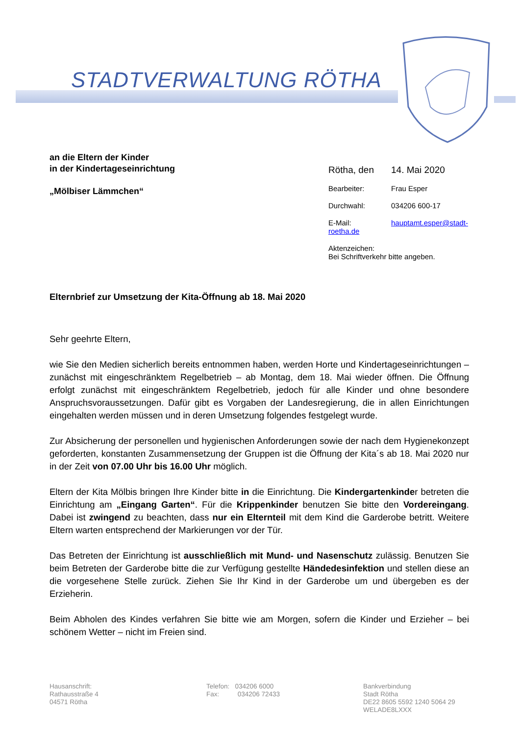STADTVERWALTUNG RÖTHA
an die Eltern der Kinder
in der Kindertageseinrichtung
„Mölbiser Lämmchen“
Rötha, den 14. Mai 2020
Bearbeiter: Frau Esper
Durchwahl: 034206 600-17
E-Mail: hauptamt.esper@stadt-roetha.de
Aktenzeichen:
Bei Schriftverkehr bitte angeben.
Elternbrief zur Umsetzung der Kita-Öffnung ab 18. Mai 2020
Sehr geehrte Eltern,
wie Sie den Medien sicherlich bereits entnommen haben, werden Horte und Kindertageseinrichtungen – zunächst mit eingeschränktem Regelbetrieb – ab Montag, dem 18. Mai wieder öffnen. Die Öffnung erfolgt zunächst mit eingeschränktem Regelbetrieb, jedoch für alle Kinder und ohne besondere Anspruchsvoraussetzungen. Dafür gibt es Vorgaben der Landesregierung, die in allen Einrichtungen eingehalten werden müssen und in deren Umsetzung folgendes festgelegt wurde.
Zur Absicherung der personellen und hygienischen Anforderungen sowie der nach dem Hygienekonzept geforderten, konstanten Zusammensetzung der Gruppen ist die Öffnung der Kita´s ab 18. Mai 2020 nur in der Zeit von 07.00 Uhr bis 16.00 Uhr möglich.
Eltern der Kita Mölbis bringen Ihre Kinder bitte in die Einrichtung. Die Kindergartenkinder betreten die Einrichtung am „Eingang Garten“. Für die Krippenkinder benutzen Sie bitte den Vordereingang. Dabei ist zwingend zu beachten, dass nur ein Elternteil mit dem Kind die Garderobe betritt. Weitere Eltern warten entsprechend der Markierungen vor der Tür.
Das Betreten der Einrichtung ist ausschließlich mit Mund- und Nasenschutz zulässig. Benutzen Sie beim Betreten der Garderobe bitte die zur Verfügung gestellte Händedesinfektion und stellen diese an die vorgesehene Stelle zurück. Ziehen Sie Ihr Kind in der Garderobe um und übergeben es der Erzieherin.
Beim Abholen des Kindes verfahren Sie bitte wie am Morgen, sofern die Kinder und Erzieher – bei schönem Wetter – nicht im Freien sind.
Hausanschrift:
Rathausstraße 4
04571 Rötha
Telefon: 034206 6000
Fax: 034206 72433
Bankverbindung
Stadt Rötha
DE22 8605 5592 1240 5064 29
WELADE8LXXX